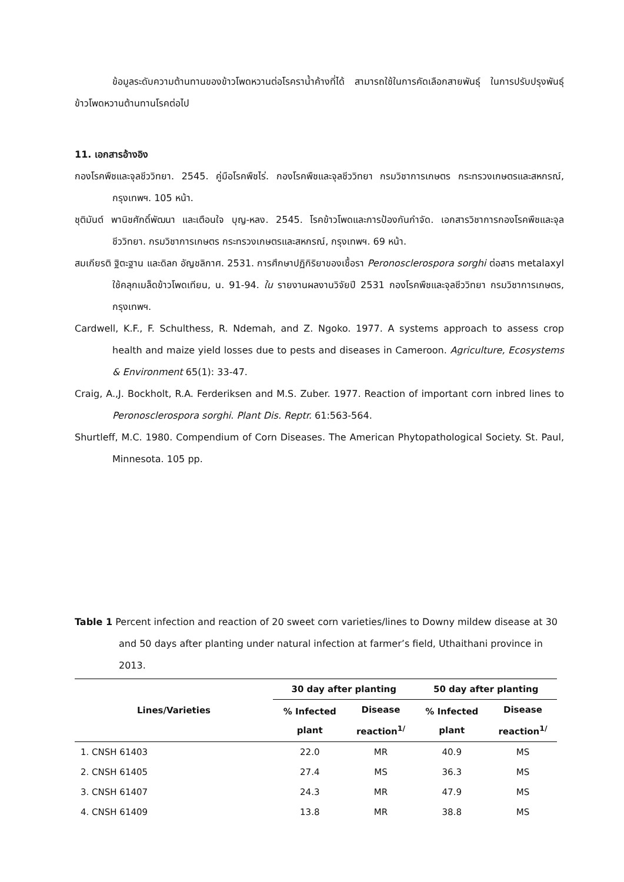ข้อมูลระดับความต้านทานของข้าวโพดหวานต่อโรคราน้ำค้างที่ได้ สามารถใช้ในการคัดเลือกสายพันธุ์ ในการปรับปรุงพันธุ์ข้าวโพดหวานต้านทานโรคต่อไป
11. เอกสารอ้างอิง
กองโรคพืชและจุลชีววิทยา. 2545. คู่มือโรคพืชไร่. กองโรคพืชและจุลชีววิทยา กรมวิชาการเกษตร กระทรวงเกษตรและสหกรณ์, กรุงเทพฯ. 105 หน้า.
ชุติมันต์ พานิชศักดิ์พัฒนา และเตือนใจ บุญ-หลง. 2545. โรคข้าวโพดและการป้องกันกำจัด. เอกสารวิชาการกองโรคพืชและจุลชีววิทยา. กรมวิชาการเกษตร กระทรวงเกษตรและสหกรณ์, กรุงเทพฯ. 69 หน้า.
สมเกียรติ ฐิตะฐาน และดิลก อัญชลิกาศ. 2531. การศึกษาปฏิกิริยาของเชื้อรา Peronosclerospora sorghi ต่อสาร metalaxyl ใช้คลุกเมล็ดข้าวโพดเทียน, น. 91-94. ใน รายงานผลงานวิจัยปี 2531 กองโรคพืชและจุลชีววิทยา กรมวิชาการเกษตร, กรุงเทพฯ.
Cardwell, K.F., F. Schulthess, R. Ndemah, and Z. Ngoko. 1977. A systems approach to assess crop health and maize yield losses due to pests and diseases in Cameroon. Agriculture, Ecosystems & Environment 65(1): 33-47.
Craig, A.,J. Bockholt, R.A. Ferderiksen and M.S. Zuber. 1977. Reaction of important corn inbred lines to Peronosclerospora sorghi. Plant Dis. Reptr. 61:563-564.
Shurtleff, M.C. 1980. Compendium of Corn Diseases. The American Phytopathological Society. St. Paul, Minnesota. 105 pp.
Table 1 Percent infection and reaction of 20 sweet corn varieties/lines to Downy mildew disease at 30 and 50 days after planting under natural infection at farmer’s field, Uthaithani province in 2013.
| Lines/Varieties | 30 day after planting | | 50 day after planting | |
| --- | --- | --- | --- | --- |
| | % Infected plant | Disease reaction<sup>1/</sup> | % Infected plant | Disease reaction<sup>1/</sup> |
| 1. CNSH 61403 | 22.0 | MR | 40.9 | MS |
| 2. CNSH 61405 | 27.4 | MS | 36.3 | MS |
| 3. CNSH 61407 | 24.3 | MR | 47.9 | MS |
| 4. CNSH 61409 | 13.8 | MR | 38.8 | MS |